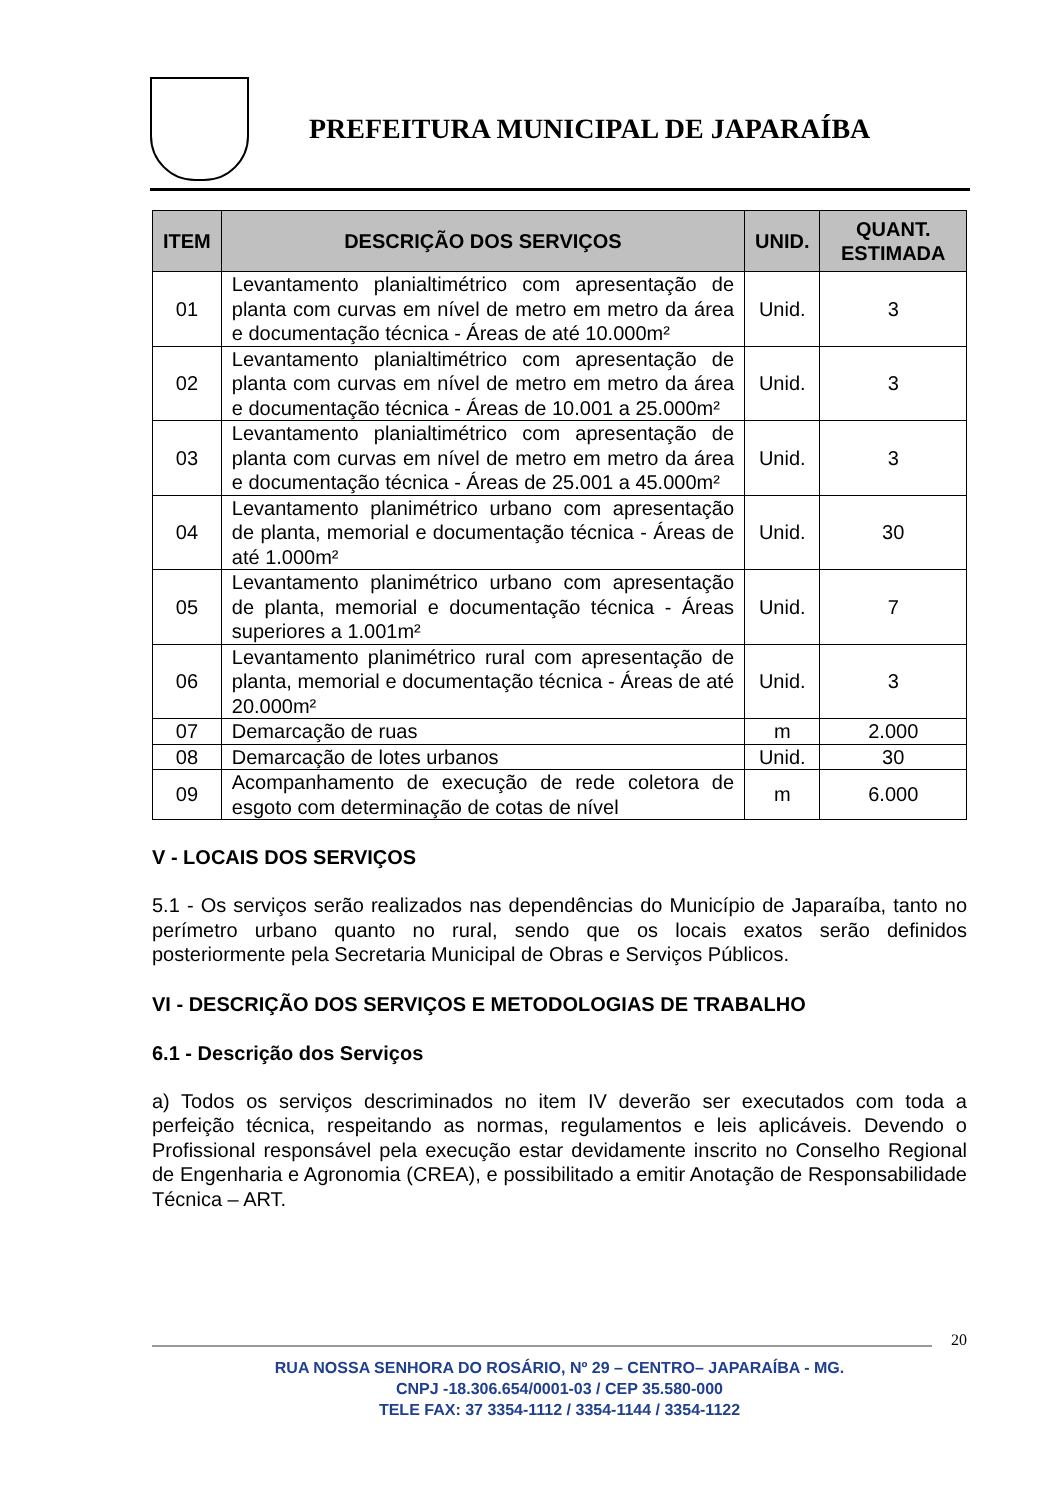PREFEITURA MUNICIPAL DE JAPARAÍBA
| ITEM | DESCRIÇÃO DOS SERVIÇOS | UNID. | QUANT. ESTIMADA |
| --- | --- | --- | --- |
| 01 | Levantamento planialtimétrico com apresentação de planta com curvas em nível de metro em metro da área e documentação técnica - Áreas de até 10.000m² | Unid. | 3 |
| 02 | Levantamento planialtimétrico com apresentação de planta com curvas em nível de metro em metro da área e documentação técnica - Áreas de 10.001 a 25.000m² | Unid. | 3 |
| 03 | Levantamento planialtimétrico com apresentação de planta com curvas em nível de metro em metro da área e documentação técnica - Áreas de 25.001 a 45.000m² | Unid. | 3 |
| 04 | Levantamento planimétrico urbano com apresentação de planta, memorial e documentação técnica - Áreas de até 1.000m² | Unid. | 30 |
| 05 | Levantamento planimétrico urbano com apresentação de planta, memorial e documentação técnica - Áreas superiores a 1.001m² | Unid. | 7 |
| 06 | Levantamento planimétrico rural com apresentação de planta, memorial e documentação técnica - Áreas de até 20.000m² | Unid. | 3 |
| 07 | Demarcação de ruas | m | 2.000 |
| 08 | Demarcação de lotes urbanos | Unid. | 30 |
| 09 | Acompanhamento de execução de rede coletora de esgoto com determinação de cotas de nível | m | 6.000 |
V - LOCAIS DOS SERVIÇOS
5.1 - Os serviços serão realizados nas dependências do Município de Japaraíba, tanto no perímetro urbano quanto no rural, sendo que os locais exatos serão definidos posteriormente pela Secretaria Municipal de Obras e Serviços Públicos.
VI - DESCRIÇÃO DOS SERVIÇOS E METODOLOGIAS DE TRABALHO
6.1 - Descrição dos Serviços
a) Todos os serviços descriminados no item IV deverão ser executados com toda a perfeição técnica, respeitando as normas, regulamentos e leis aplicáveis. Devendo o Profissional responsável pela execução estar devidamente inscrito no Conselho Regional de Engenharia e Agronomia (CREA), e possibilitado a emitir Anotação de Responsabilidade Técnica – ART.
20
RUA NOSSA SENHORA DO ROSÁRIO, Nº 29 – CENTRO– JAPARAÍBA - MG.
CNPJ -18.306.654/0001-03 / CEP 35.580-000
TELE FAX: 37 3354-1112 / 3354-1144 / 3354-1122